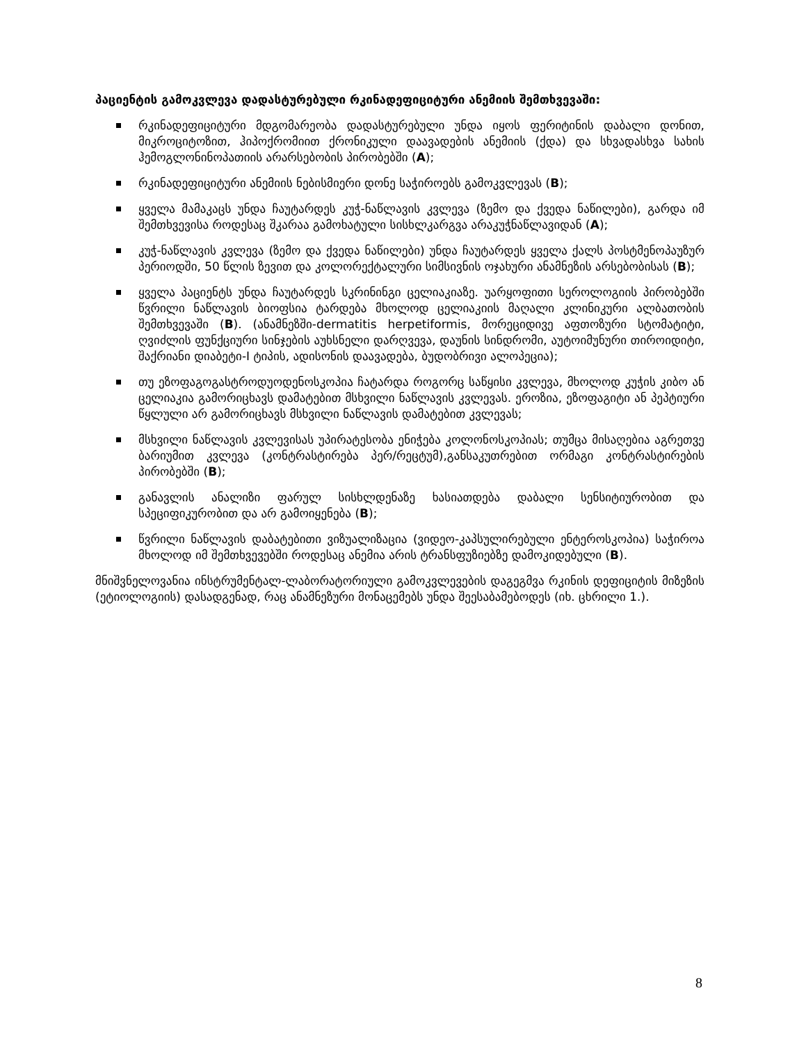პაციენტის გამოკვლევა დადასტურებული რკინადეფიციტური ანემიის შემთხვევაში:
რკინადეფიციტური მდგომარეობა დადასტურებული უნდა იყოს ფერიტინის დაბალი დონით, მიკროციტოზით, ჰიპოქრომიით ქრონიკული დაავადების ანემიის (ქდა) და სხვადასხვა სახის ჰემოგლონინოპათიის არარსებობის პირობებში (A);
რკინადეფიციტური ანემიის ნებისმიერი დონე საჭიროებს გამოკვლევას (B);
ყველა მამაკაცს უნდა ჩაუტარდეს კუჭ-ნაწლავის კვლევა (ზემო და ქვედა ნაწილები), გარდა იმ შემთხვევისა როდესაც შკარაა გამოხატული სისხლკარგვა არაკუჭნაწლავიდან (A);
კუჭ-ნაწლავის კვლევა (ზემო და ქვედა ნაწილები) უნდა ჩაუტარდეს ყველა ქალს პოსტმენოპაუზურ პერიოდში, 50 წლის ზევით და კოლორექტალური სიმსივნის ოჯახური ანამნეზის არსებობისას (B);
ყველა პაციენტს უნდა ჩაუტარდეს სკრინინგი ცელიაკიაზე. უარყოფითი სეროლოგიის პირობებში წვრილი ნაწლავის ბიოფსია ტარდება მხოლოდ ცელიაკიის მაღალი კლინიკური ალბათობის შემთხვევაში (B). (ანამნეზში-dermatitis herpetiformis, მორეციდივე აფთოზური სტომატიტი, ღვიძლის ფუნქციური სინჯების აუხსნელი დარღვევა, დაუნის სინდრომი, აუტოიმუნური თიროიდიტი, შაქრიანი დიაბეტი-I ტიპის, ადისონის დაავადება, ბუდობრივი ალოპეცია);
თუ ეზოფაგოგასტროდუოდენოსკოპია ჩატარდა როგორც საწყისი კვლევა, მხოლოდ კუჭის კიბო ან ცელიაკია გამორიცხავს დამატებით მსხვილი ნაწლავის კვლევას. ეროზია, ეზოფაგიტი ან პეპტიური წყლული არ გამორიცხავს მსხვილი ნაწლავის დამატებით კვლევას;
მსხვილი ნაწლავის კვლევისას უპირატესობა ენიჭება კოლონოსკოპიას; თუმცა მისაღებია აგრეთვე ბარიუმით კვლევა (კონტრასტირება პერ/რეცტუმ),განსაკუთრებით ორმაგი კონტრასტირების პირობებში (B);
განავლის ანალიზი ფარულ სისხლდენაზე ხასიათდება დაბალი სენსიტიურობით და სპეციფიკურობით და არ გამოიყენება (B);
წვრილი ნაწლავის დაბატებითი ვიზუალიზაცია (ვიდეო-კაპსულირებული ენტეროსკოპია) საჭიროა მხოლოდ იმ შემთხვევებში როდესაც ანემია არის ტრანსფუზიებზე დამოკიდებული (B).
მნიშვნელოვანია ინსტრუმენტალ-ლაბორატორიული გამოკვლევების დაგეგმვა რკინის დეფიციტის მიზეზის (ეტიოლოგიის) დასადგენად, რაც ანამნეზური მონაცემებს უნდა შეესაბამებოდეს (იხ. ცხრილი 1.).
8